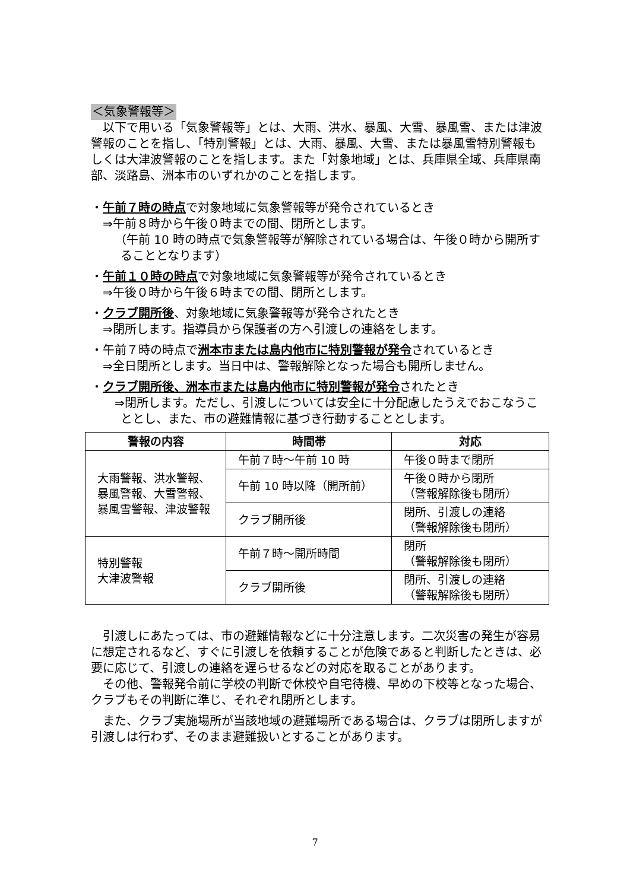＜気象警報等＞
以下で用いる「気象警報等」とは、大雨、洪水、暴風、大雪、暴風雪、または津波警報のことを指し、「特別警報」とは、大雨、暴風、大雪、または暴風雪特別警報もしくは大津波警報のことを指します。また「対象地域」とは、兵庫県全域、兵庫県南部、淡路島、洲本市のいずれかのことを指します。
・午前７時の時点で対象地域に気象警報等が発令されているとき
⇒午前８時から午後０時までの間、閉所とします。
（午前 10 時の時点で気象警報等が解除されている場合は、午後０時から開所することとなります）
・午前１０時の時点で対象地域に気象警報等が発令されているとき
⇒午後０時から午後６時までの間、閉所とします。
・クラブ開所後、対象地域に気象警報等が発令されたとき
⇒閉所します。指導員から保護者の方へ引渡しの連絡をします。
・午前７時の時点で洲本市または島内他市に特別警報が発令されているとき
⇒全日閉所とします。当日中は、警報解除となった場合も開所しません。
・クラブ開所後、洲本市または島内他市に特別警報が発令されたとき
⇒閉所します。ただし、引渡しについては安全に十分配慮したうえでおこなうこととし、また、市の避難情報に基づき行動することとします。
| 警報の内容 | 時間帯 | 対応 |
| --- | --- | --- |
| 大雨警報、洪水警報、暴風警報、大雪警報、暴風雪警報、津波警報 | 午前７時～午前 10 時 | 午後０時まで閉所 |
| | 午前 10 時以降（開所前） | 午後０時から閉所 （警報解除後も閉所） |
| | クラブ開所後 | 閉所、引渡しの連絡 （警報解除後も閉所） |
| 特別警報 大津波警報 | 午前７時～開所時間 | 閉所 （警報解除後も閉所） |
| | クラブ開所後 | 閉所、引渡しの連絡 （警報解除後も閉所） |
引渡しにあたっては、市の避難情報などに十分注意します。二次災害の発生が容易に想定されるなど、すぐに引渡しを依頼することが危険であると判断したときは、必要に応じて、引渡しの連絡を遅らせるなどの対応を取ることがあります。
その他、警報発令前に学校の判断で休校や自宅待機、早めの下校等となった場合、クラブもその判断に準じ、それぞれ閉所とします。
また、クラブ実施場所が当該地域の避難場所である場合は、クラブは閉所しますが引渡しは行わず、そのまま避難扱いとすることがあります。
7